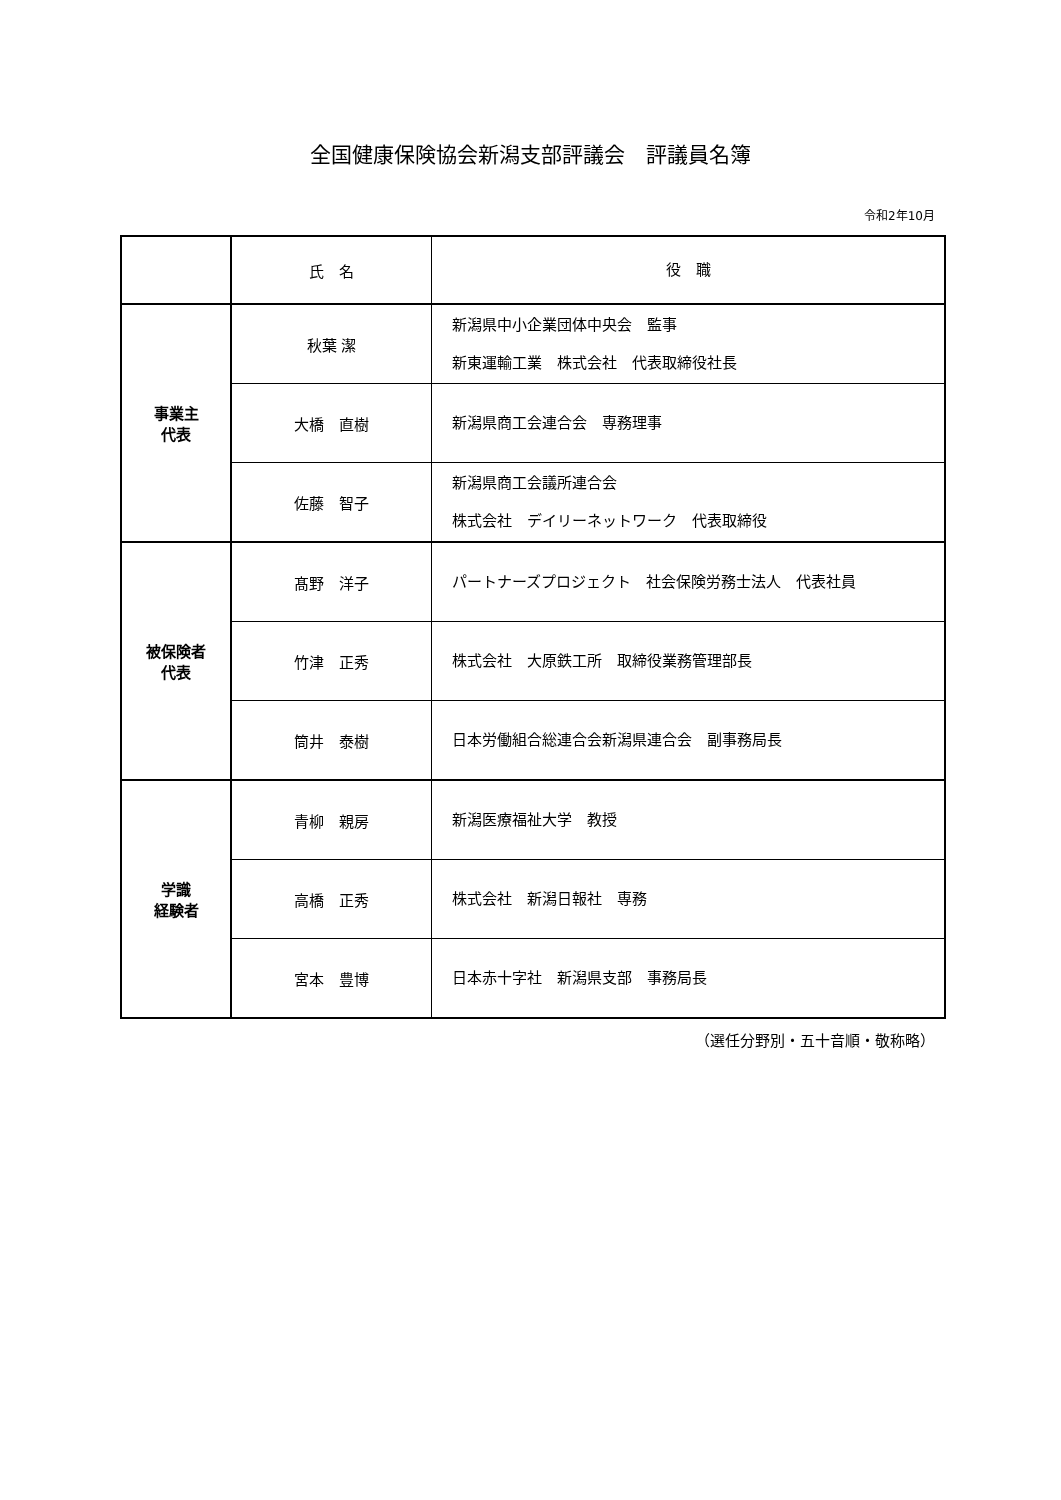全国健康保険協会新潟支部評議会　評議員名簿
令和2年10月
| | 氏 名 | 役 職 |
| --- | --- | --- |
| 事業主 代表 | 秋葉 潔 | 新潟県中小企業団体中央会 監事 新東運輸工業 株式会社 代表取締役社長 |
| | 大橋 直樹 | 新潟県商工会連合会 専務理事 |
| | 佐藤 智子 | 新潟県商工会議所連合会 株式会社 デイリーネットワーク 代表取締役 |
| 被保険者 代表 | 髙野 洋子 | パートナーズプロジェクト 社会保険労務士法人 代表社員 |
| | 竹津 正秀 | 株式会社 大原鉄工所 取締役業務管理部長 |
| | 筒井 泰樹 | 日本労働組合総連合会新潟県連合会 副事務局長 |
| 学識 経験者 | 青柳 親房 | 新潟医療福祉大学 教授 |
| | 高橋 正秀 | 株式会社 新潟日報社 専務 |
| | 宮本 豊博 | 日本赤十字社 新潟県支部 事務局長 |
（選任分野別・五十音順・敬称略）